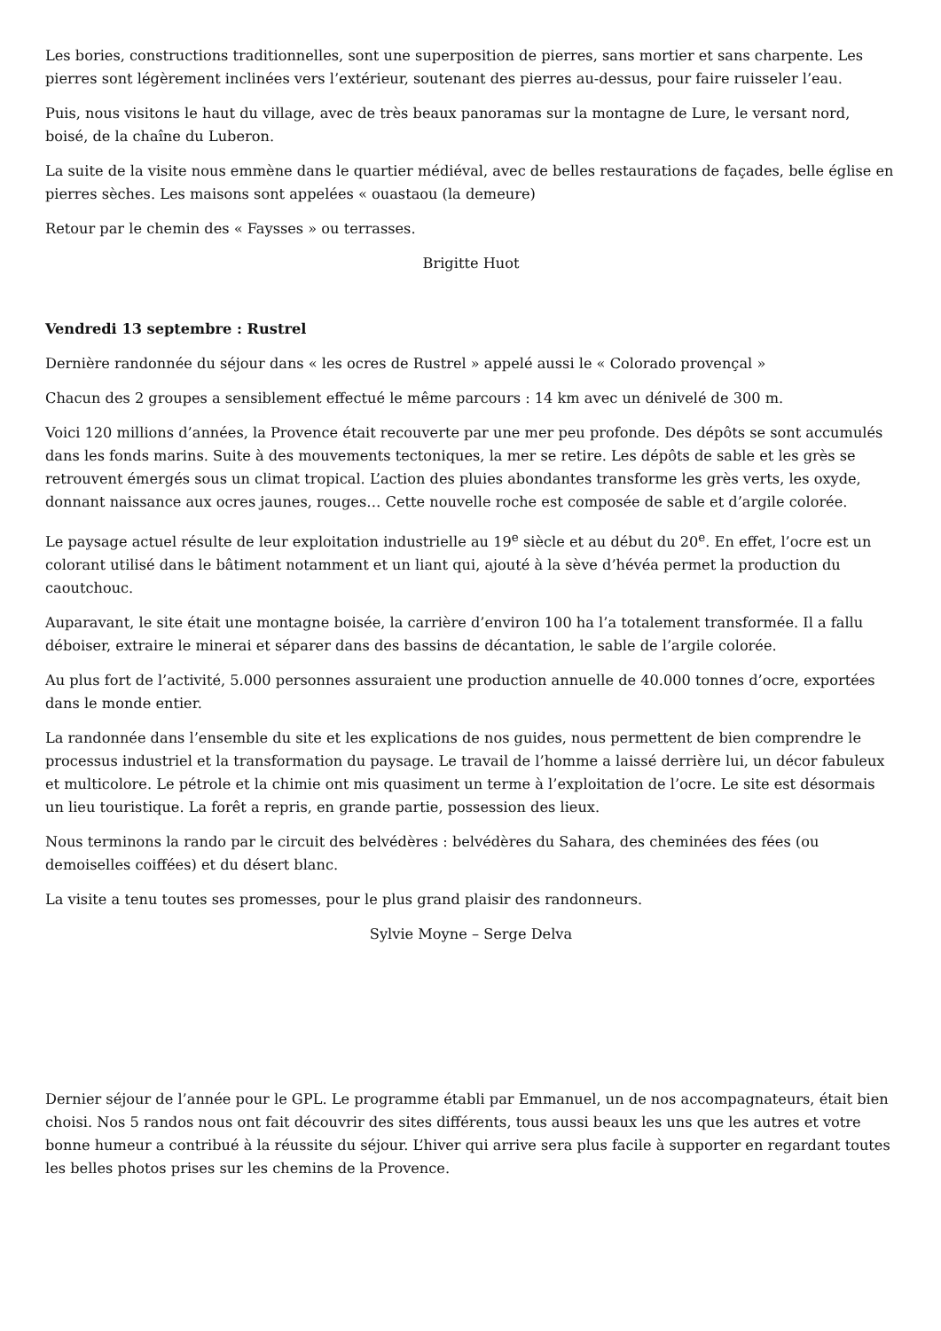Les bories, constructions traditionnelles, sont une superposition de pierres, sans mortier et sans charpente. Les pierres sont légèrement inclinées vers l’extérieur, soutenant des pierres au-dessus, pour faire ruisseler l’eau.
Puis, nous visitons le haut du village, avec de très beaux panoramas sur la montagne de Lure, le versant nord, boisé, de la chaîne du Luberon.
La suite de la visite nous emmène dans le quartier médiéval, avec de belles restaurations de façades, belle église en pierres sèches. Les maisons sont appelées « ouastaou (la demeure)
Retour par le chemin des « Faysses » ou terrasses.
Brigitte Huot
Vendredi 13 septembre : Rustrel
Dernière randonnée du séjour dans « les ocres de Rustrel » appelé aussi le « Colorado provençal »
Chacun des 2 groupes a sensiblement effectué le même parcours : 14 km avec un dénivelé de 300 m.
Voici 120 millions d’années, la Provence était recouverte par une mer peu profonde. Des dépôts se sont accumulés dans les fonds marins. Suite à des mouvements tectoniques, la mer se retire. Les dépôts de sable et les grès se retrouvent émergés sous un climat tropical. L’action des pluies abondantes transforme les grès verts, les oxyde, donnant naissance aux ocres jaunes, rouges… Cette nouvelle roche est composée de sable et d’argile colorée.
Le paysage actuel résulte de leur exploitation industrielle au 19<sup>e</sup> siècle et au début du 20<sup>e</sup>. En effet, l’ocre est un colorant utilisé dans le bâtiment notamment et un liant qui, ajouté à la sève d’hévéa permet la production du caoutchouc.
Auparavant, le site était une montagne boisée, la carrière d’environ 100 ha l’a totalement transformée. Il a fallu déboiser, extraire le minerai et séparer dans des bassins de décantation, le sable de l’argile colorée.
Au plus fort de l’activité, 5.000 personnes assuraient une production annuelle de 40.000 tonnes d’ocre, exportées dans le monde entier.
La randonnée dans l’ensemble du site et les explications de nos guides, nous permettent de bien comprendre le processus industriel et la transformation du paysage. Le travail de l’homme a laissé derrière lui, un décor fabuleux et multicolore. Le pétrole et la chimie ont mis quasiment un terme à l’exploitation de l’ocre. Le site est désormais un lieu touristique. La forêt a repris, en grande partie, possession des lieux.
Nous terminons la rando par le circuit des belvédères : belvédères du Sahara, des cheminées des fées (ou demoiselles coiffées) et du désert blanc.
La visite a tenu toutes ses promesses, pour le plus grand plaisir des randonneurs.
Sylvie Moyne – Serge Delva
Dernier séjour de l’année pour le GPL. Le programme établi par Emmanuel, un de nos accompagnateurs, était bien choisi. Nos 5 randos nous ont fait découvrir des sites différents, tous aussi beaux les uns que les autres et votre bonne humeur a contribué à la réussite du séjour. L’hiver qui arrive sera plus facile à supporter en regardant toutes les belles photos prises sur les chemins de la Provence.